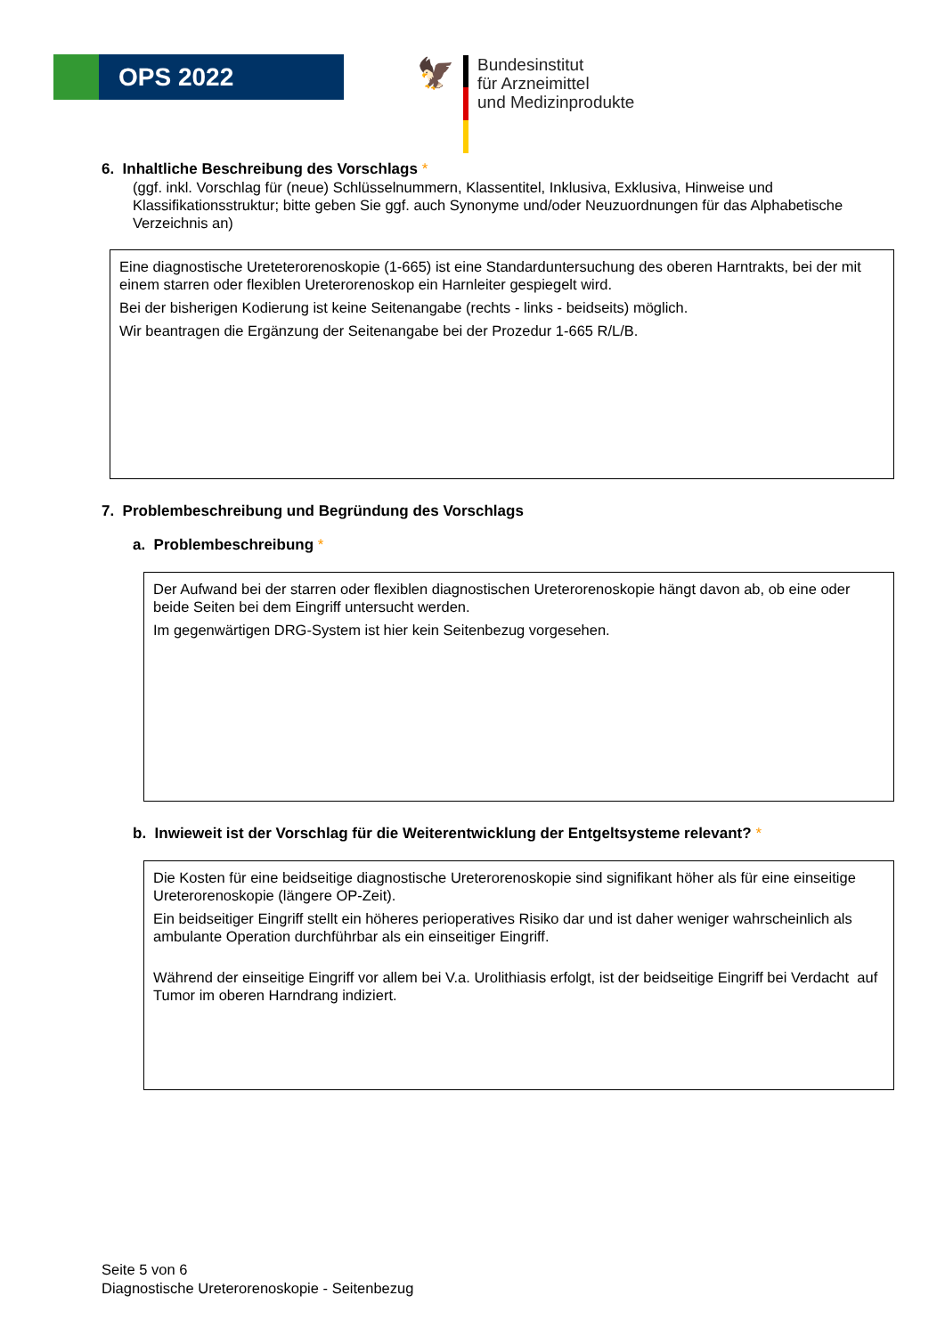OPS 2022
🦅
Bundesinstitut
für Arzneimittel
und Medizinprodukte
6. Inhaltliche Beschreibung des Vorschlags *
(ggf. inkl. Vorschlag für (neue) Schlüsselnummern, Klassentitel, Inklusiva, Exklusiva, Hinweise und Klassifikationsstruktur; bitte geben Sie ggf. auch Synonyme und/oder Neuzuordnungen für das Alphabetische Verzeichnis an)
Eine diagnostische Ureteterorenoskopie (1-665) ist eine Standarduntersuchung des oberen Harntrakts, bei der mit einem starren oder flexiblen Ureterorenoskop ein Harnleiter gespiegelt wird.
Bei der bisherigen Kodierung ist keine Seitenangabe (rechts - links - beidseits) möglich.
Wir beantragen die Ergänzung der Seitenangabe bei der Prozedur 1-665 R/L/B.
7. Problembeschreibung und Begründung des Vorschlags
a. Problembeschreibung *
Der Aufwand bei der starren oder flexiblen diagnostischen Ureterorenoskopie hängt davon ab, ob eine oder beide Seiten bei dem Eingriff untersucht werden.
Im gegenwärtigen DRG-System ist hier kein Seitenbezug vorgesehen.
b. Inwieweit ist der Vorschlag für die Weiterentwicklung der Entgeltsysteme relevant? *
Die Kosten für eine beidseitige diagnostische Ureterorenoskopie sind signifikant höher als für eine einseitige Ureterorenoskopie (längere OP-Zeit).
Ein beidseitiger Eingriff stellt ein höheres perioperatives Risiko dar und ist daher weniger wahrscheinlich als ambulante Operation durchführbar als ein einseitiger Eingriff.
Während der einseitige Eingriff vor allem bei V.a. Urolithiasis erfolgt, ist der beidseitige Eingriff bei Verdacht auf Tumor im oberen Harndrang indiziert.
Seite 5 von 6
Diagnostische Ureterorenoskopie - Seitenbezug